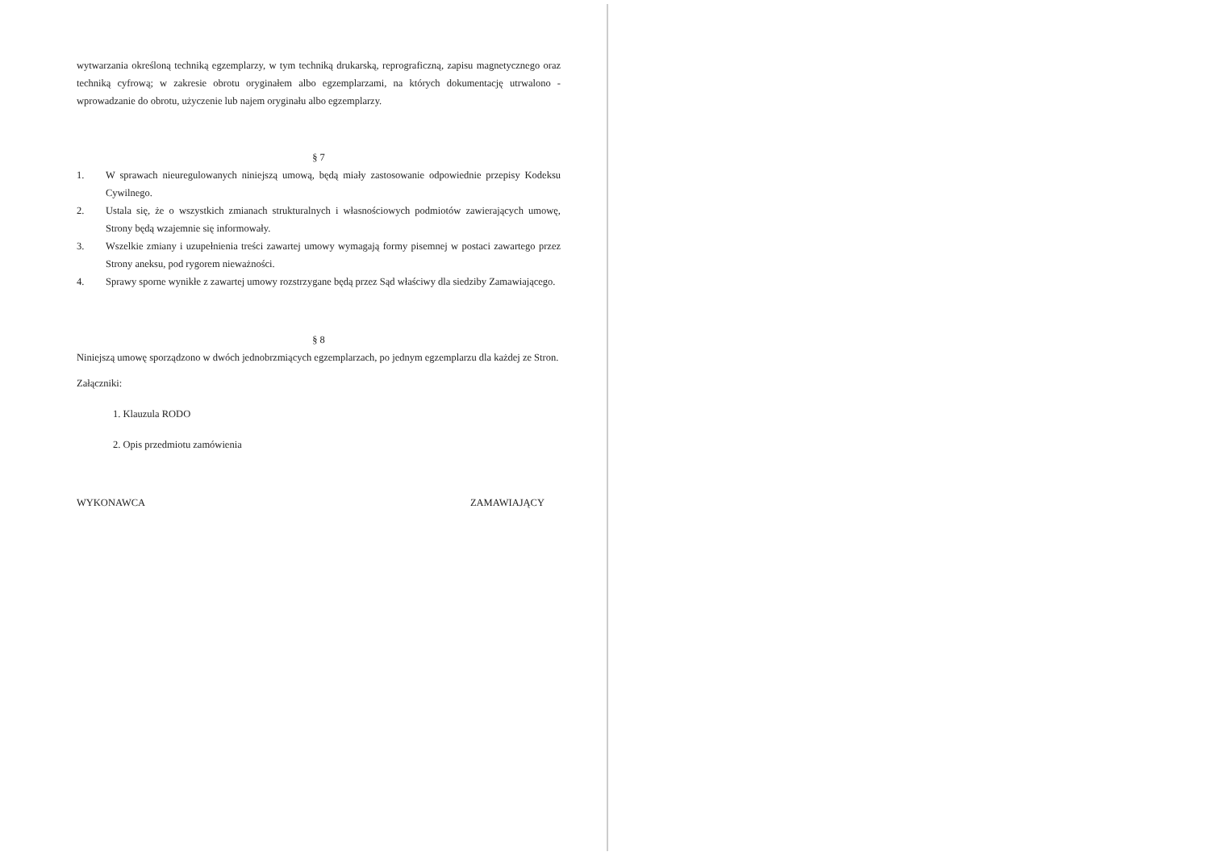wytwarzania określoną techniką egzemplarzy, w tym techniką drukarską, reprograficzną, zapisu magnetycznego oraz techniką cyfrową; w zakresie obrotu oryginałem albo egzemplarzami, na których dokumentację utrwalono - wprowadzanie do obrotu, użyczenie lub najem oryginału albo egzemplarzy.
§ 7
1. W sprawach nieuregulowanych niniejszą umową, będą miały zastosowanie odpowiednie przepisy Kodeksu Cywilnego.
2. Ustala się, że o wszystkich zmianach strukturalnych i własnościowych podmiotów zawierających umowę, Strony będą wzajemnie się informowały.
3. Wszelkie zmiany i uzupełnienia treści zawartej umowy wymagają formy pisemnej w postaci zawartego przez Strony aneksu, pod rygorem nieważności.
4. Sprawy sporne wynikłe z zawartej umowy rozstrzygane będą przez Sąd właściwy dla siedziby Zamawiającego.
§ 8
Niniejszą umowę sporządzono w dwóch jednobrzmiących egzemplarzach, po jednym egzemplarzu dla każdej ze Stron.
Załączniki:
1. Klauzula RODO
2. Opis przedmiotu zamówienia
WYKONAWCA ZAMAWIAJĄCY